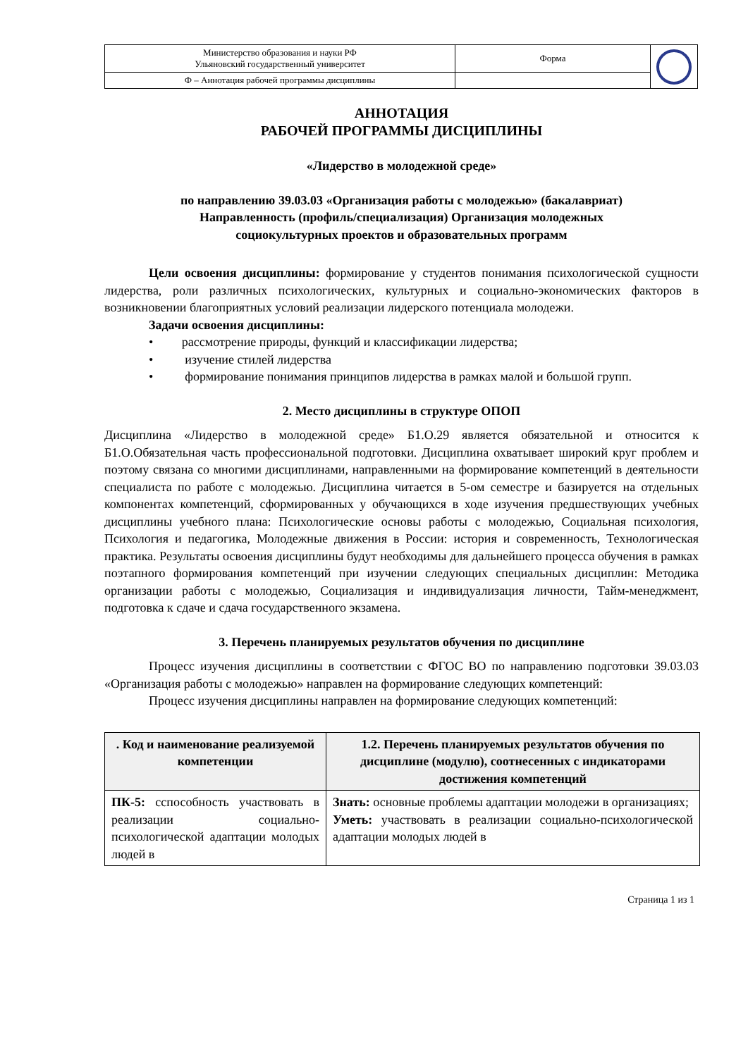| Министерство образования и науки РФ Ульяновский государственный университет | Форма | |
| Ф – Аннотация рабочей программы дисциплины | | |
АННОТАЦИЯ
РАБОЧЕЙ ПРОГРАММЫ ДИСЦИПЛИНЫ
«Лидерство в молодежной среде»
по направлению 39.03.03 «Организация работы с молодежью» (бакалавриат)
Направленность (профиль/специализация) Организация молодежных
социокультурных проектов и образовательных программ
Цели освоения дисциплины: формирование у студентов понимания психологической сущности лидерства, роли различных психологических, культурных и социально-экономических факторов в возникновении благоприятных условий реализации лидерского потенциала молодежи.
Задачи освоения дисциплины:
• рассмотрение природы, функций и классификации лидерства;
• изучение стилей лидерства
• формирование понимания принципов лидерства в рамках малой и большой групп.
2. Место дисциплины в структуре ОПОП
Дисциплина «Лидерство в молодежной среде» Б1.О.29 является обязательной и относится к Б1.О.Обязательная часть профессиональной подготовки. Дисциплина охватывает широкий круг проблем и поэтому связана со многими дисциплинами, направленными на формирование компетенций в деятельности специалиста по работе с молодежью. Дисциплина читается в 5-ом семестре и базируется на отдельных компонентах компетенций, сформированных у обучающихся в ходе изучения предшествующих учебных дисциплины учебного плана: Психологические основы работы с молодежью, Социальная психология, Психология и педагогика, Молодежные движения в России: история и современность, Технологическая практика. Результаты освоения дисциплины будут необходимы для дальнейшего процесса обучения в рамках поэтапного формирования компетенций при изучении следующих специальных дисциплин: Методика организации работы с молодежью, Социализация и индивидуализация личности, Тайм-менеджмент, подготовка к сдаче и сдача государственного экзамена.
3. Перечень планируемых результатов обучения по дисциплине
Процесс изучения дисциплины в соответствии с ФГОС ВО по направлению подготовки 39.03.03 «Организация работы с молодежью» направлен на формирование следующих компетенций:
Процесс изучения дисциплины направлен на формирование следующих компетенций:
| . Код и наименование реализуемой компетенции | 1.2. Перечень планируемых результатов обучения по дисциплине (модулю), соотнесенных с индикаторами достижения компетенций |
| --- | --- |
| ПК-5: сспособность участвовать в реализации социально-психологической адаптации молодых людей в | Знать: основные проблемы адаптации молодежи в организациях; Уметь: участвовать в реализации социально-психологической адаптации молодых людей в |
Страница 1 из 1